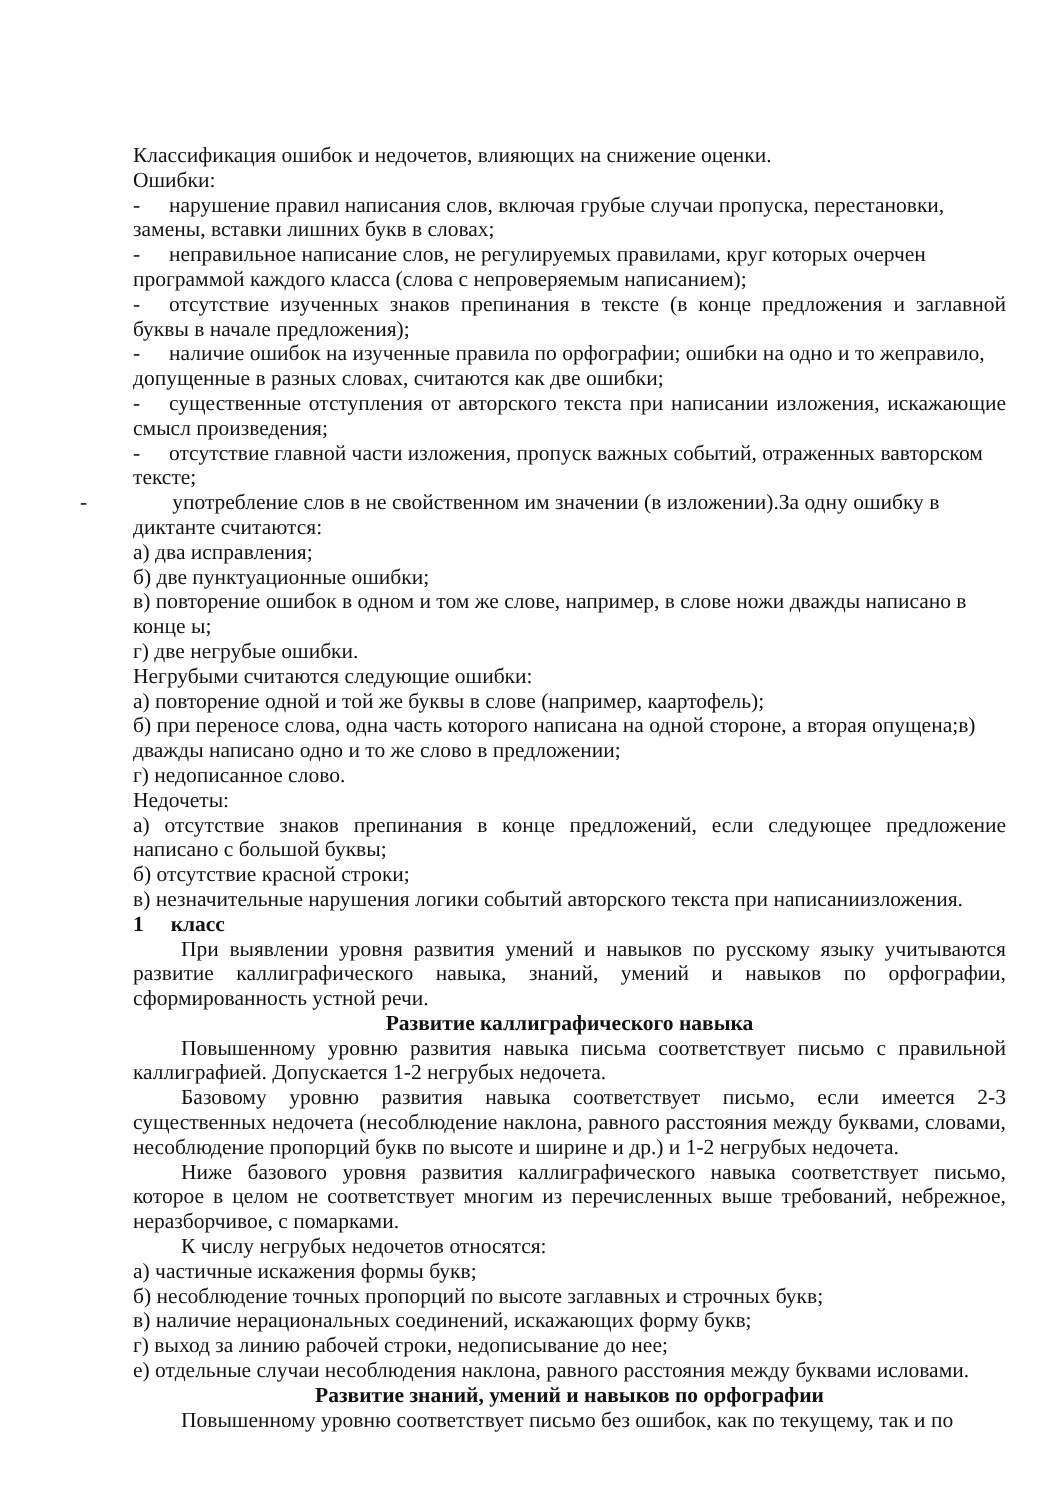Классификация ошибок и недочетов, влияющих на снижение оценки.
Ошибки:
- нарушение правил написания слов, включая грубые случаи пропуска, перестановки, замены, вставки лишних букв в словах;
- неправильное написание слов, не регулируемых правилами, круг которых очерчен программой каждого класса (слова с непроверяемым написанием);
- отсутствие изученных знаков препинания в тексте (в конце предложения и заглавной буквы в начале предложения);
- наличие ошибок на изученные правила по орфографии; ошибки на одно и то жеправило, допущенные в разных словах, считаются как две ошибки;
- существенные отступления от авторского текста при написании изложения, искажающие смысл произведения;
- отсутствие главной части изложения, пропуск важных событий, отраженных вавторском тексте;
- употребление слов в не свойственном им значении (в изложении).За одну ошибку в диктанте считаются:
а) два исправления;
б) две пунктуационные ошибки;
в) повторение ошибок в одном и том же слове, например, в слове ножи дважды написано в конце ы;
г) две негрубые ошибки.
Негрубыми считаются следующие ошибки:
а) повторение одной и той же буквы в слове (например, каартофель);
б) при переносе слова, одна часть которого написана на одной стороне, а вторая опущена;в) дважды написано одно и то же слово в предложении;
г) недописанное слово.
Недочеты:
а) отсутствие знаков препинания в конце предложений, если следующее предложение написано с большой буквы;
б) отсутствие красной строки;
в) незначительные нарушения логики событий авторского текста при написаниизложения.
1 класс
При выявлении уровня развития умений и навыков по русскому языку учитываются развитие каллиграфического навыка, знаний, умений и навыков по орфографии, сформированность устной речи.
Развитие каллиграфического навыка
Повышенному уровню развития навыка письма соответствует письмо с правильной каллиграфией. Допускается 1-2 негрубых недочета.
Базовому уровню развития навыка соответствует письмо, если имеется 2-3 существенных недочета (несоблюдение наклона, равного расстояния между буквами, словами, несоблюдение пропорций букв по высоте и ширине и др.) и 1-2 негрубых недочета.
Ниже базового уровня развития каллиграфического навыка соответствует письмо, которое в целом не соответствует многим из перечисленных выше требований, небрежное, неразборчивое, с помарками.
К числу негрубых недочетов относятся:
а) частичные искажения формы букв;
б) несоблюдение точных пропорций по высоте заглавных и строчных букв;
в) наличие нерациональных соединений, искажающих форму букв;
г) выход за линию рабочей строки, недописывание до нее;
е) отдельные случаи несоблюдения наклона, равного расстояния между буквами исловами.
Развитие знаний, умений и навыков по орфографии
Повышенному уровню соответствует письмо без ошибок, как по текущему, так и по